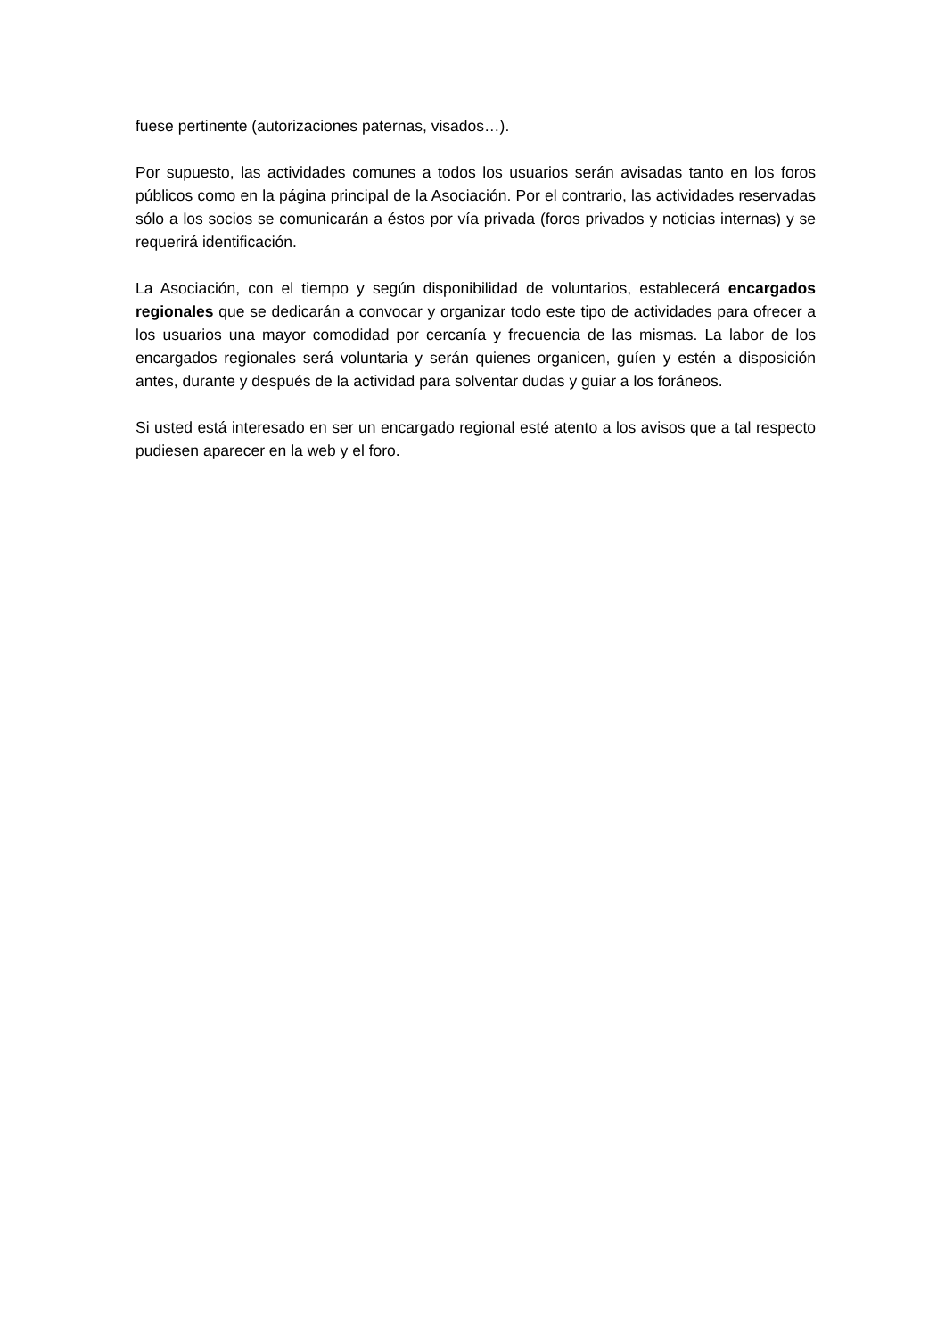fuese pertinente (autorizaciones paternas, visados…).
Por supuesto, las actividades comunes a todos los usuarios serán avisadas tanto en los foros públicos como en la página principal de la Asociación. Por el contrario, las actividades reservadas sólo a los socios se comunicarán a éstos por vía privada (foros privados y noticias internas) y se requerirá identificación.
La Asociación, con el tiempo y según disponibilidad de voluntarios, establecerá encargados regionales que se dedicarán a convocar y organizar todo este tipo de actividades para ofrecer a los usuarios una mayor comodidad por cercanía y frecuencia de las mismas. La labor de los encargados regionales será voluntaria y serán quienes organicen, guíen y estén a disposición antes, durante y después de la actividad para solventar dudas y guiar a los foráneos.
Si usted está interesado en ser un encargado regional esté atento a los avisos que a tal respecto pudiesen aparecer en la web y el foro.